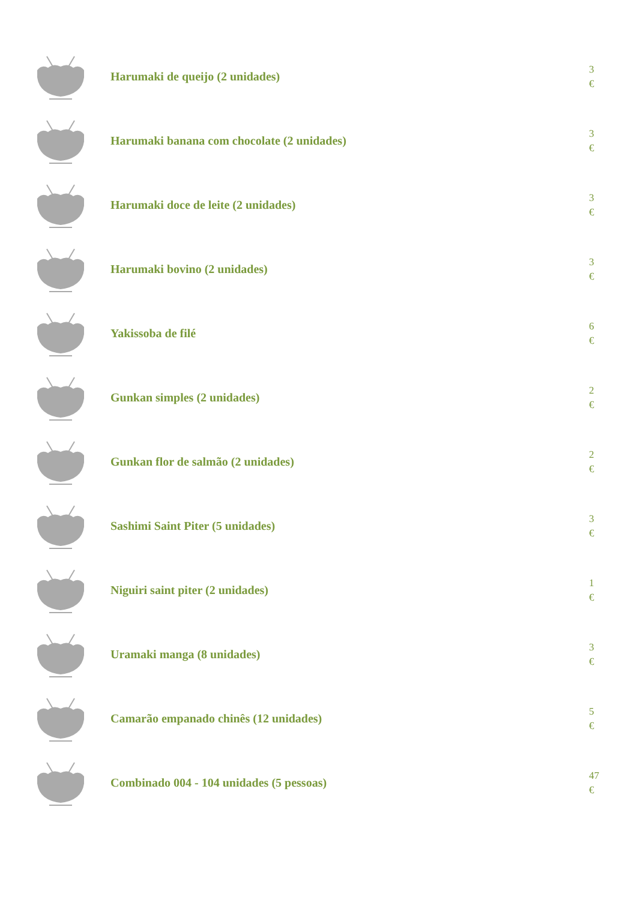Harumaki de queijo (2 unidades)
3
€
Harumaki banana com chocolate (2 unidades)
3
€
Harumaki doce de leite (2 unidades)
3
€
Harumaki bovino (2 unidades)
3
€
Yakissoba de filé
6
€
Gunkan simples (2 unidades)
2
€
Gunkan flor de salmão (2 unidades)
2
€
Sashimi Saint Piter (5 unidades)
3
€
Niguiri saint piter (2 unidades)
1
€
Uramaki manga (8 unidades)
3
€
Camarão empanado chinês (12 unidades)
5
€
Combinado 004 - 104 unidades (5 pessoas)
47
€